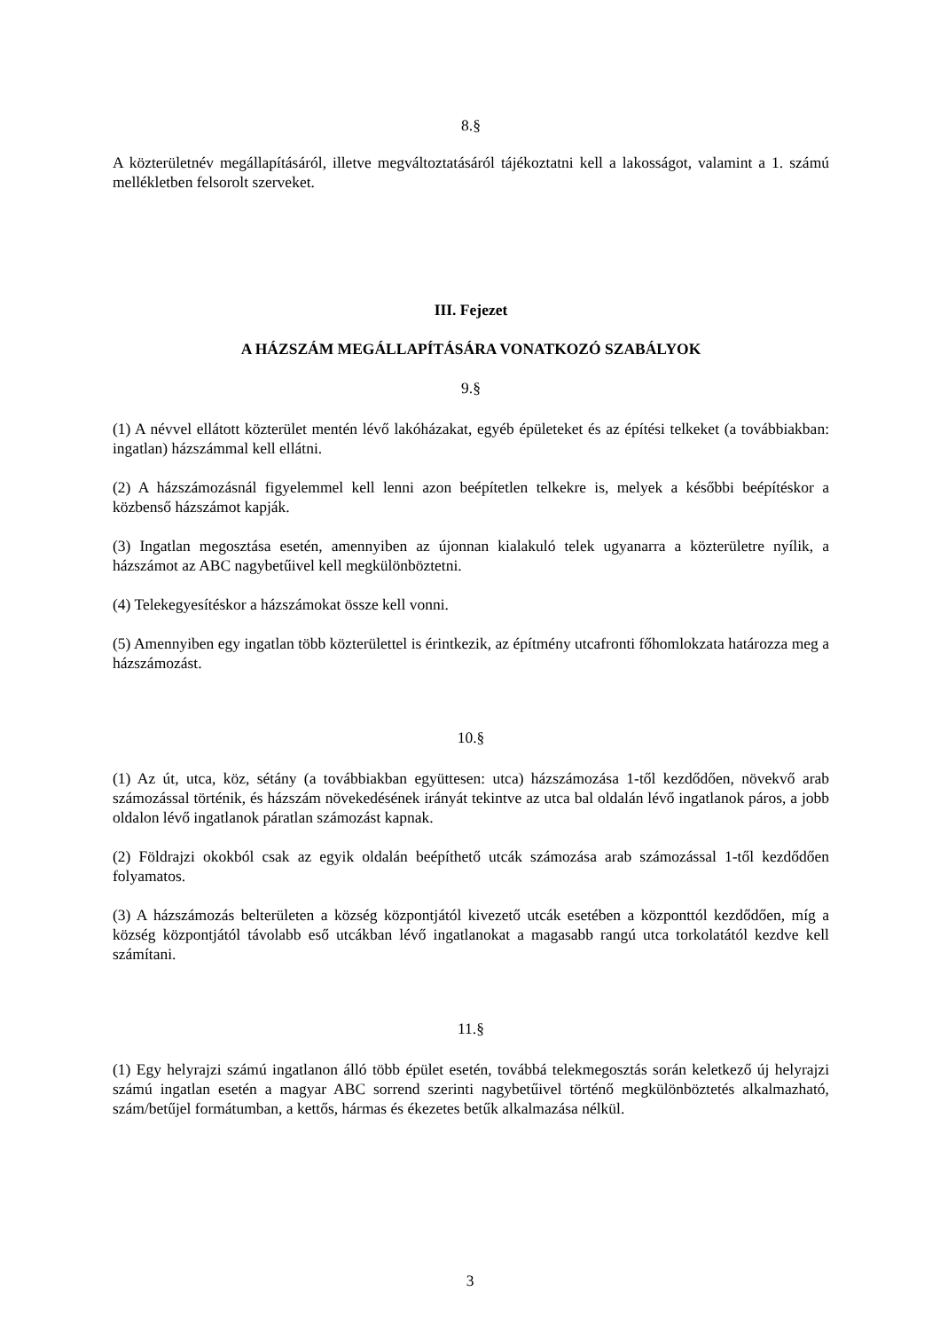8.§
A közterületnév megállapításáról, illetve megváltoztatásáról tájékoztatni kell a lakosságot, valamint a 1. számú mellékletben felsorolt szerveket.
III. Fejezet
A HÁZSZÁM MEGÁLLAPÍTÁSÁRA VONATKOZÓ SZABÁLYOK
9.§
(1) A névvel ellátott közterület mentén lévő lakóházakat, egyéb épületeket és az építési telkeket (a továbbiakban: ingatlan) házszámmal kell ellátni.
(2) A házszámozásnál figyelemmel kell lenni azon beépítetlen telkekre is, melyek a későbbi beépítéskor a közbenső házszámot kapják.
(3) Ingatlan megosztása esetén, amennyiben az újonnan kialakuló telek ugyanarra a közterületre nyílik, a házszámot az ABC nagybetűivel kell megkülönböztetni.
(4) Telekegyesítéskor a házszámokat össze kell vonni.
(5) Amennyiben egy ingatlan több közterülettel is érintkezik, az építmény utcafronti főhomlokzata határozza meg a házszámozást.
10.§
(1) Az út, utca, köz, sétány (a továbbiakban együttesen: utca) házszámozása 1-től kezdődően, növekvő arab számozással történik, és házszám növekedésének irányát tekintve az utca bal oldalán lévő ingatlanok páros, a jobb oldalon lévő ingatlanok páratlan számozást kapnak.
(2) Földrajzi okokból csak az egyik oldalán beépíthető utcák számozása arab számozással 1-től kezdődően folyamatos.
(3) A házszámozás belterületen a község központjától kivezető utcák esetében a központtól kezdődően, míg a község központjától távolabb eső utcákban lévő ingatlanokat a magasabb rangú utca torkolatától kezdve kell számítani.
11.§
(1) Egy helyrajzi számú ingatlanon álló több épület esetén, továbbá telekmegosztás során keletkező új helyrajzi számú ingatlan esetén a magyar ABC sorrend szerinti nagybetűivel történő megkülönböztetés alkalmazható, szám/betűjel formátumban, a kettős, hármas és ékezetes betűk alkalmazása nélkül.
3